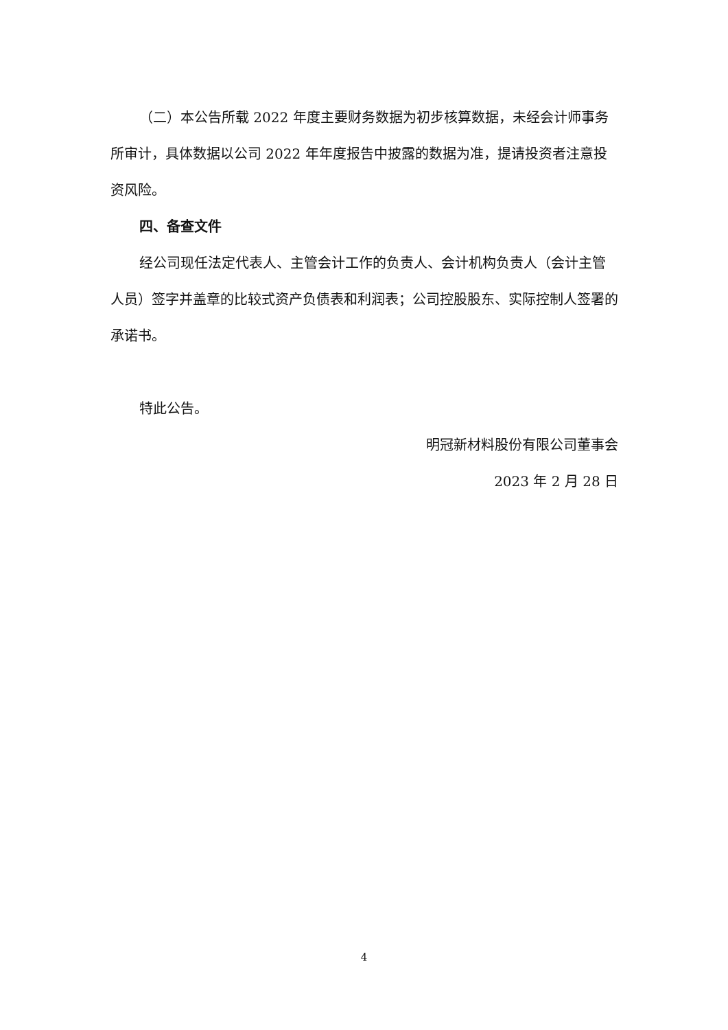（二）本公告所载 2022 年度主要财务数据为初步核算数据，未经会计师事务所审计，具体数据以公司 2022 年年度报告中披露的数据为准，提请投资者注意投资风险。
四、备查文件
经公司现任法定代表人、主管会计工作的负责人、会计机构负责人（会计主管人员）签字并盖章的比较式资产负债表和利润表；公司控股股东、实际控制人签署的承诺书。
特此公告。
明冠新材料股份有限公司董事会
2023 年 2 月 28 日
4